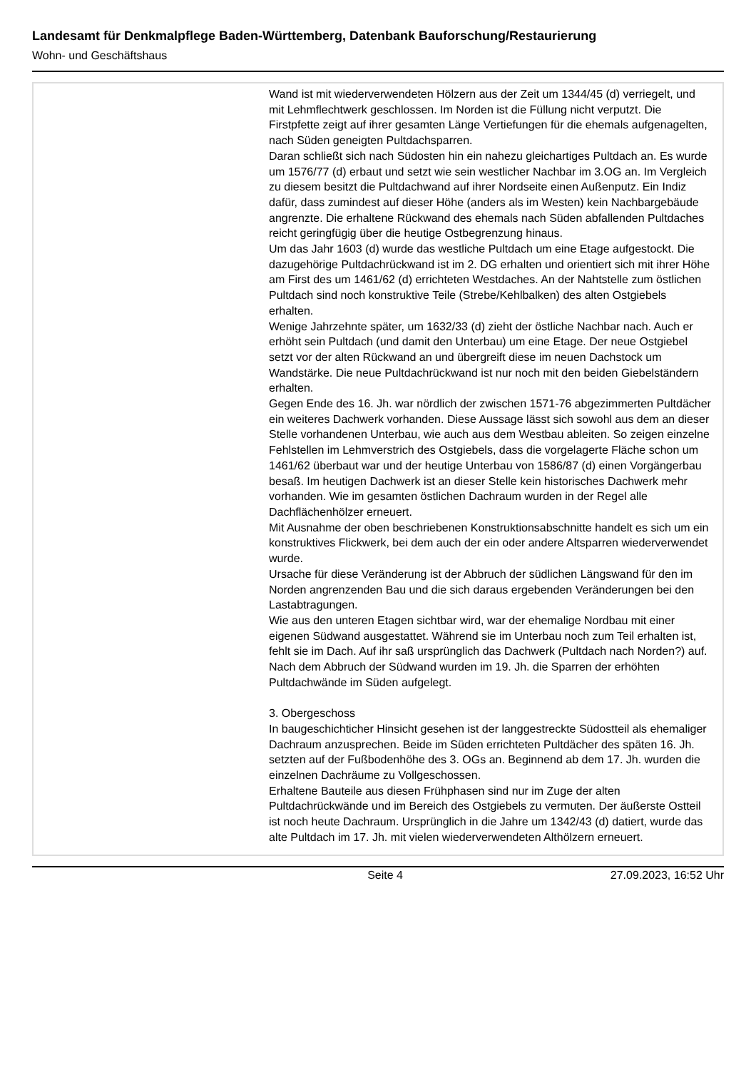Landesamt für Denkmalpflege Baden-Württemberg, Datenbank Bauforschung/Restaurierung
Wohn- und Geschäftshaus
Wand ist mit wiederverwendeten Hölzern aus der Zeit um 1344/45 (d) verriegelt, und mit Lehmflechtwerk geschlossen. Im Norden ist die Füllung nicht verputzt. Die Firstpfette zeigt auf ihrer gesamten Länge Vertiefungen für die ehemals aufgenagelten, nach Süden geneigten Pultdachsparren.
Daran schließt sich nach Südosten hin ein nahezu gleichartiges Pultdach an. Es wurde um 1576/77 (d) erbaut und setzt wie sein westlicher Nachbar im 3.OG an. Im Vergleich zu diesem besitzt die Pultdachwand auf ihrer Nordseite einen Außenputz. Ein Indiz dafür, dass zumindest auf dieser Höhe (anders als im Westen) kein Nachbargebäude angrenzte. Die erhaltene Rückwand des ehemals nach Süden abfallenden Pultdaches reicht geringfügig über die heutige Ostbegrenzung hinaus.
Um das Jahr 1603 (d) wurde das westliche Pultdach um eine Etage aufgestockt. Die dazugehörige Pultdachrückwand ist im 2. DG erhalten und orientiert sich mit ihrer Höhe am First des um 1461/62 (d) errichteten Westdaches. An der Nahtstelle zum östlichen Pultdach sind noch konstruktive Teile (Strebe/Kehlbalken) des alten Ostgiebels erhalten.
Wenige Jahrzehnte später, um 1632/33 (d) zieht der östliche Nachbar nach. Auch er erhöht sein Pultdach (und damit den Unterbau) um eine Etage. Der neue Ostgiebel setzt vor der alten Rückwand an und übergreift diese im neuen Dachstock um Wandstärke. Die neue Pultdachrückwand ist nur noch mit den beiden Giebelständern erhalten.
Gegen Ende des 16. Jh. war nördlich der zwischen 1571-76 abgezimmerten Pultdächer ein weiteres Dachwerk vorhanden. Diese Aussage lässt sich sowohl aus dem an dieser Stelle vorhandenen Unterbau, wie auch aus dem Westbau ableiten. So zeigen einzelne Fehlstellen im Lehmverstrich des Ostgiebels, dass die vorgelagerte Fläche schon um 1461/62 überbaut war und der heutige Unterbau von 1586/87 (d) einen Vorgängerbau besaß. Im heutigen Dachwerk ist an dieser Stelle kein historisches Dachwerk mehr vorhanden. Wie im gesamten östlichen Dachraum wurden in der Regel alle Dachflächenhölzer erneuert.
Mit Ausnahme der oben beschriebenen Konstruktionsabschnitte handelt es sich um ein konstruktives Flickwerk, bei dem auch der ein oder andere Altsparren wiederverwendet wurde.
Ursache für diese Veränderung ist der Abbruch der südlichen Längswand für den im Norden angrenzenden Bau und die sich daraus ergebenden Veränderungen bei den Lastabtragungen.
Wie aus den unteren Etagen sichtbar wird, war der ehemalige Nordbau mit einer eigenen Südwand ausgestattet. Während sie im Unterbau noch zum Teil erhalten ist, fehlt sie im Dach. Auf ihr saß ursprünglich das Dachwerk (Pultdach nach Norden?) auf. Nach dem Abbruch der Südwand wurden im 19. Jh. die Sparren der erhöhten Pultdachwände im Süden aufgelegt.
3. Obergeschoss
In baugeschichticher Hinsicht gesehen ist der langgestreckte Südostteil als ehemaliger Dachraum anzusprechen. Beide im Süden errichteten Pultdächer des späten 16. Jh. setzten auf der Fußbodenhöhe des 3. OGs an. Beginnend ab dem 17. Jh. wurden die einzelnen Dachräume zu Vollgeschossen.
Erhaltene Bauteile aus diesen Frühphasen sind nur im Zuge der alten Pultdachrückwände und im Bereich des Ostgiebels zu vermuten. Der äußerste Ostteil ist noch heute Dachraum. Ursprünglich in die Jahre um 1342/43 (d) datiert, wurde das alte Pultdach im 17. Jh. mit vielen wiederverwendeten Althölzern erneuert.
Seite 4 27.09.2023, 16:52 Uhr